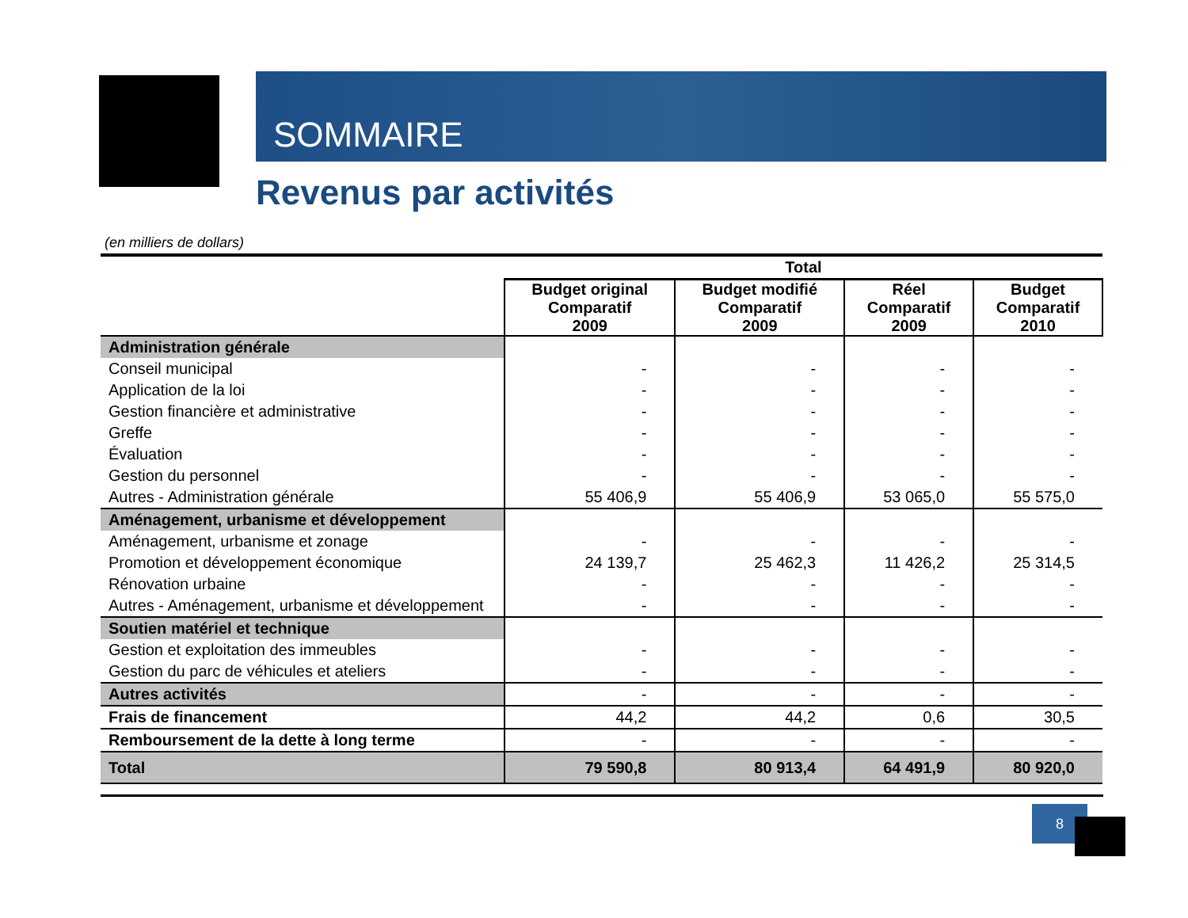SOMMAIRE
Revenus par activités
(en milliers de dollars)
| | Total | | | |
| --- | --- | --- | --- | --- |
| | Budget original Comparatif 2009 | Budget modifié Comparatif 2009 | Réel Comparatif 2009 | Budget Comparatif 2010 |
| Administration générale | | | | |
| Conseil municipal | - | - | - | - |
| Application de la loi | - | - | - | - |
| Gestion financière et administrative | - | - | - | - |
| Greffe | - | - | - | - |
| Évaluation | - | - | - | - |
| Gestion du personnel | - | - | - | - |
| Autres - Administration générale | 55 406,9 | 55 406,9 | 53 065,0 | 55 575,0 |
| Aménagement, urbanisme et développement | | | | |
| Aménagement, urbanisme et zonage | - | - | - | - |
| Promotion et développement économique | 24 139,7 | 25 462,3 | 11 426,2 | 25 314,5 |
| Rénovation urbaine | - | - | - | - |
| Autres - Aménagement, urbanisme et développement | - | - | - | - |
| Soutien matériel et technique | | | | |
| Gestion et exploitation des immeubles | - | - | - | - |
| Gestion du parc de véhicules et ateliers | - | - | - | - |
| Autres activités | - | - | - | - |
| Frais de financement | 44,2 | 44,2 | 0,6 | 30,5 |
| Remboursement de la dette à long terme | - | - | - | - |
| Total | 79 590,8 | 80 913,4 | 64 491,9 | 80 920,0 |
8